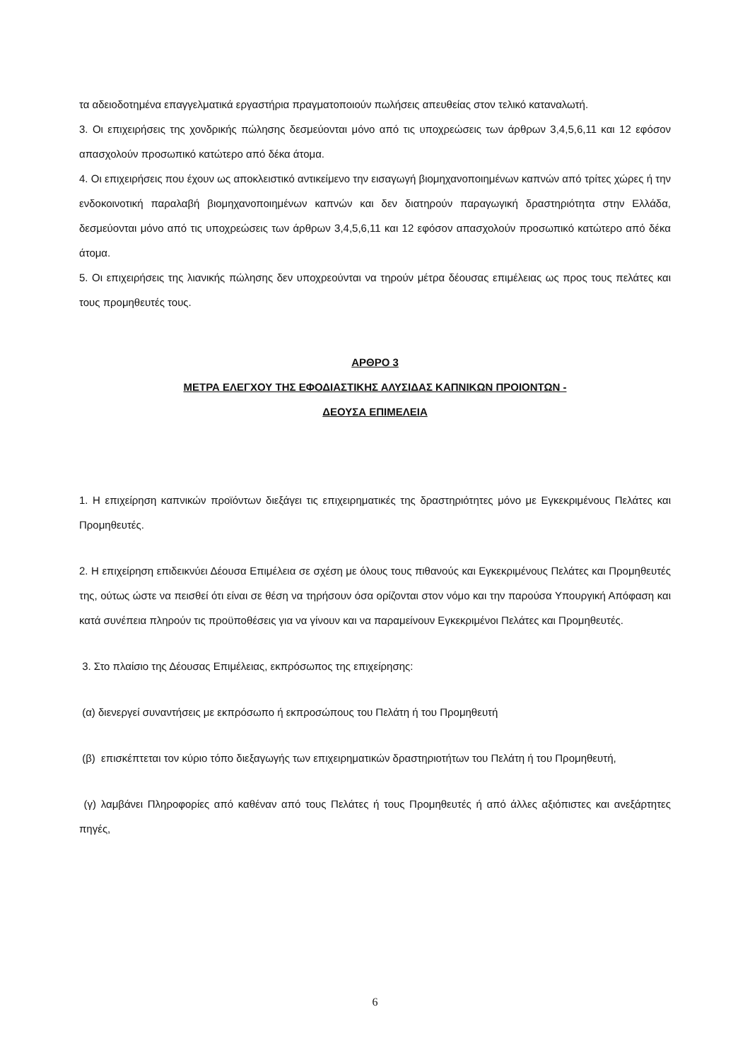τα αδειοδοτημένα επαγγελματικά εργαστήρια πραγματοποιούν πωλήσεις απευθείας στον τελικό καταναλωτή.
3. Οι επιχειρήσεις της χονδρικής πώλησης δεσμεύονται μόνο από τις υποχρεώσεις των άρθρων 3,4,5,6,11 και 12 εφόσον απασχολούν προσωπικό κατώτερο από δέκα άτομα.
4. Οι επιχειρήσεις που έχουν ως αποκλειστικό αντικείμενο την εισαγωγή βιομηχανοποιημένων καπνών από τρίτες χώρες ή την ενδοκοινοτική παραλαβή βιομηχανοποιημένων καπνών και δεν διατηρούν παραγωγική δραστηριότητα στην Ελλάδα, δεσμεύονται μόνο από τις υποχρεώσεις των άρθρων 3,4,5,6,11 και 12 εφόσον απασχολούν προσωπικό κατώτερο από δέκα άτομα.
5. Οι επιχειρήσεις της λιανικής πώλησης δεν υποχρεούνται να τηρούν μέτρα δέουσας επιμέλειας ως προς τους πελάτες και τους προμηθευτές τους.
ΑΡΘΡΟ 3
ΜΕΤΡΑ ΕΛΕΓΧΟΥ ΤΗΣ ΕΦΟΔΙΑΣΤΙΚΗΣ ΑΛΥΣΙΔΑΣ ΚΑΠΝΙΚΩΝ ΠΡΟΙΟΝΤΩΝ -
ΔΕΟΥΣΑ ΕΠΙΜΕΛΕΙΑ
1. Η επιχείρηση καπνικών προϊόντων διεξάγει τις επιχειρηματικές της δραστηριότητες μόνο με Εγκεκριμένους Πελάτες και Προμηθευτές.
2. Η επιχείρηση επιδεικνύει Δέουσα Επιμέλεια σε σχέση με όλους τους πιθανούς και Εγκεκριμένους Πελάτες και Προμηθευτές της, ούτως ώστε να πεισθεί ότι είναι σε θέση να τηρήσουν όσα ορίζονται στον νόμο και την παρούσα Υπουργική Απόφαση και κατά συνέπεια πληρούν τις προϋποθέσεις για να γίνουν και να παραμείνουν Εγκεκριμένοι Πελάτες και Προμηθευτές.
3. Στο πλαίσιο της Δέουσας Επιμέλειας, εκπρόσωπος της επιχείρησης:
(α) διενεργεί συναντήσεις με εκπρόσωπο ή εκπροσώπους του Πελάτη ή του Προμηθευτή
(β) επισκέπτεται τον κύριο τόπο διεξαγωγής των επιχειρηματικών δραστηριοτήτων του Πελάτη ή του Προμηθευτή,
(γ) λαμβάνει Πληροφορίες από καθέναν από τους Πελάτες ή τους Προμηθευτές ή από άλλες αξιόπιστες και ανεξάρτητες πηγές,
6